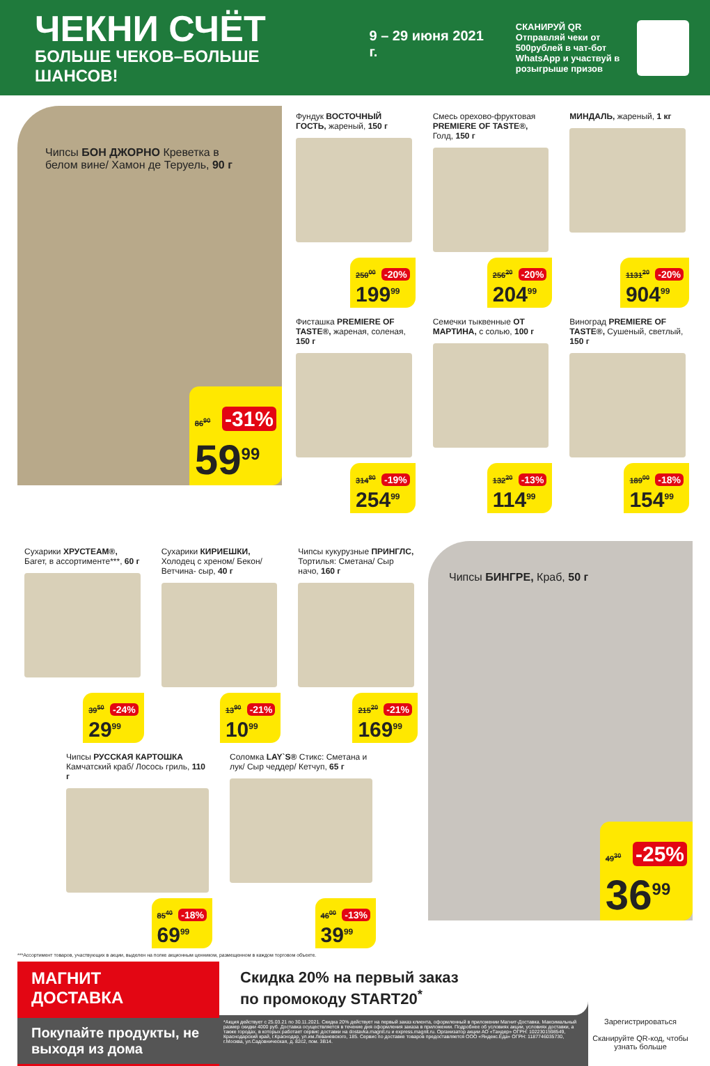ЧЕКНИ СЧЁТ
БОЛЬШЕ ЧЕКОВ–БОЛЬШЕ ШАНСОВ!
9 – 29 июня 2021 г.
СКАНИРУЙ QR
Отправляй чеки от 500рублей в чат-бот WhatsApp и участвуй в розыгрыше призов
Чипсы БОН ДЖОРНО Креветка в белом вине/ Хамон де Теруель, 90 г
86<sup>90</sup> -31%
59<sup>99</sup>
Фундук ВОСТОЧНЫЙ ГОСТЬ, жареный, 150 г
250<sup>00</sup> -20%
199<sup>99</sup>
Смесь орехово-фруктовая PREMIERE OF TASTE®, Голд, 150 г
256<sup>20</sup> -20%
204<sup>99</sup>
МИНДАЛЬ, жареный, 1 кг
1131<sup>20</sup> -20%
904<sup>99</sup>
Фисташка PREMIERE OF TASTE®, жареная, соленая, 150 г
314<sup>80</sup> -19%
254<sup>99</sup>
Семечки тыквенные ОТ МАРТИНА, с солью, 100 г
132<sup>20</sup> -13%
114<sup>99</sup>
Виноград PREMIERE OF TASTE®, Сушеный, светлый, 150 г
189<sup>00</sup> -18%
154<sup>99</sup>
Сухарики ХРУСТЕАМ®, Багет, в ассортименте***, 60 г
39<sup>50</sup> -24%
29<sup>99</sup>
Сухарики КИРИЕШКИ, Холодец с хреном/ Бекон/ Ветчина- сыр, 40 г
13<sup>90</sup> -21%
10<sup>99</sup>
Чипсы кукурузные ПРИНГЛС, Тортилья: Сметана/ Сыр начо, 160 г
215<sup>20</sup> -21%
169<sup>99</sup>
Чипсы РУССКАЯ КАРТОШКА Камчатский краб/ Лосось гриль, 110 г
85<sup>40</sup> -18%
69<sup>99</sup>
Соломка LAY`S® Стикс: Сметана и лук/ Сыр чеддер/ Кетчуп, 65 г
46<sup>00</sup> -13%
39<sup>99</sup>
Чипсы БИНГРЕ, Краб, 50 г
49<sup>30</sup> -25%
36<sup>99</sup>
***Ассортимент товаров, участвующих в акции, выделен на полке акционным ценником, размещенном в каждом торговом объекте.
МАГНИТ
ДОСТАВКА
Покупайте продукты, не выходя из дома
Скидка 20% на первый заказ
по промокоду START20<sup>*</sup>
*Акция действует с 25.03.21 по 30.11.2021. Скидка 20% действует на первый заказ клиента, оформленный в приложении Магнит-Доставка. Максимальный размер скидки 4000 руб. Доставка осуществляется в течение дня оформления заказа в приложении. Подробнее об условиях акции, условиях доставки, а также городах, в которых работает сервис доставки на dostavka.magnit.ru и express.magnit.ru. Организатор акции АО «Тандер» ОГРН: 1022301598549, Краснодарский край, г.Краснодар, ул.им.Леваневского, 185. Сервис по доставке товаров предоставляется ООО «Яндекс.Еда» ОГРН: 1187746035730, г.Москва, ул.Садовническая, д. 82с2, пом. 3В14.
Зарегистрироваться
Сканируйте QR-код, чтобы узнать больше